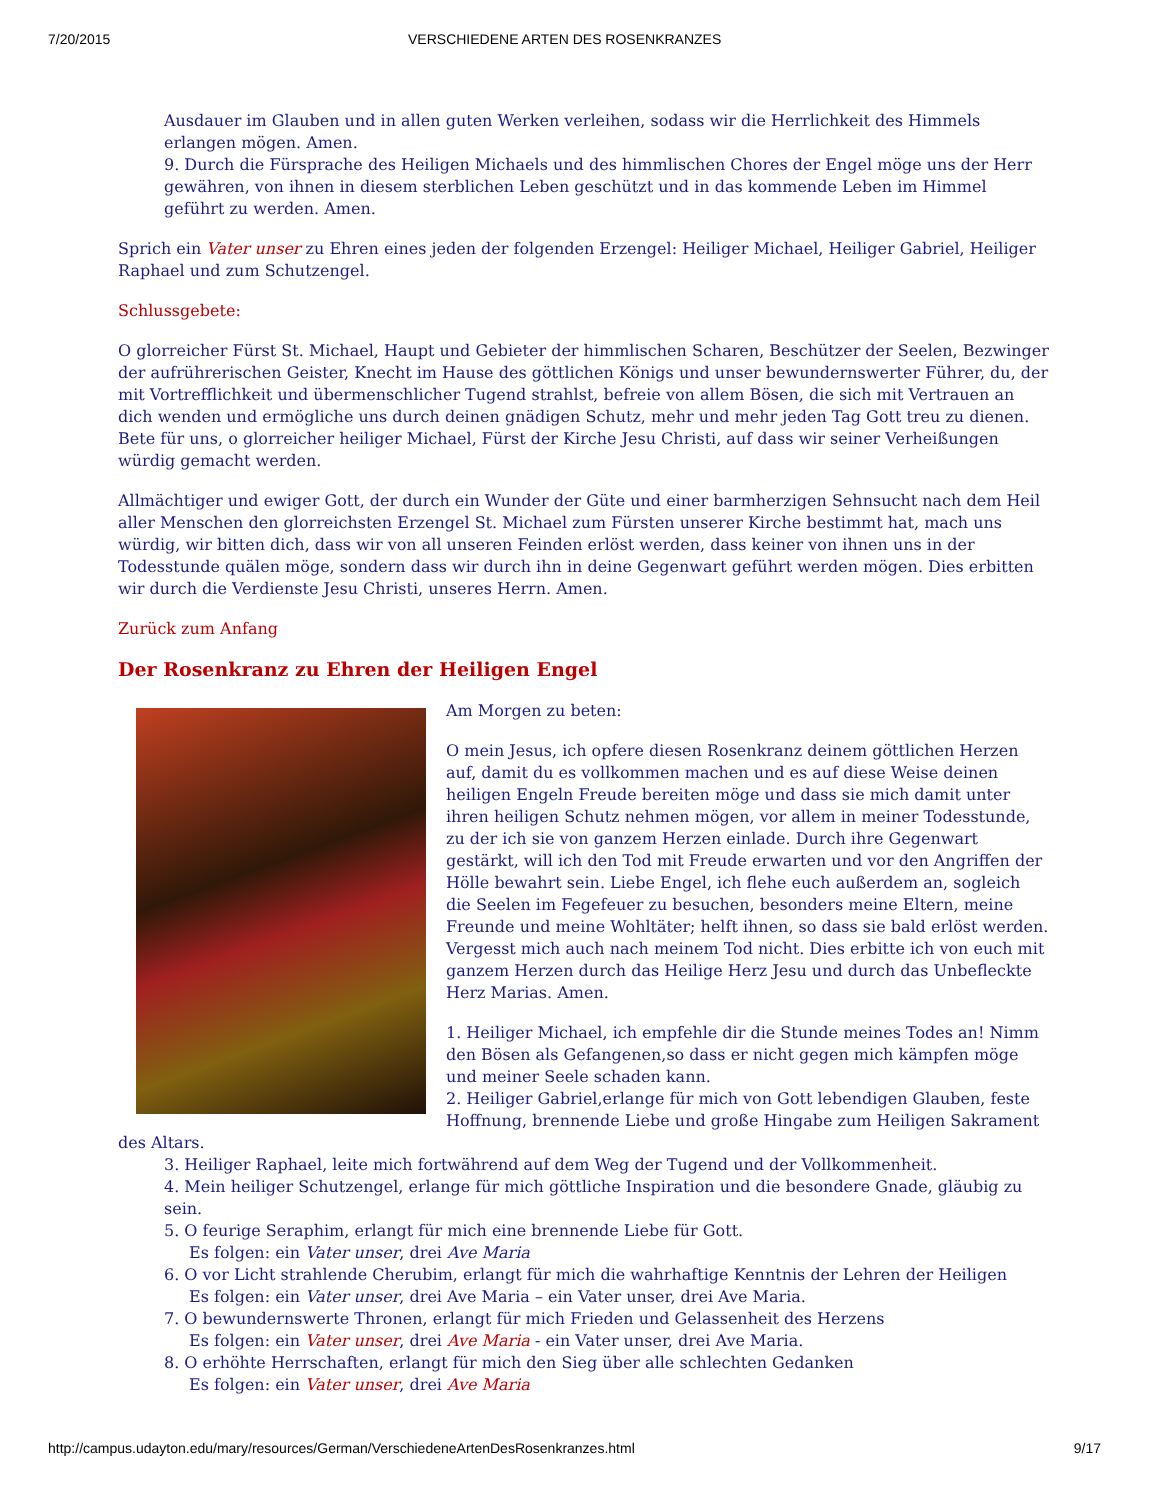7/20/2015 VERSCHIEDENE ARTEN DES ROSENKRANZES
Ausdauer im Glauben und in allen guten Werken verleihen, sodass wir die Herrlichkeit des Himmels erlangen mögen. Amen.
9. Durch die Fürsprache des Heiligen Michaels und des himmlischen Chores der Engel möge uns der Herr gewähren, von ihnen in diesem sterblichen Leben geschützt und in das kommende Leben im Himmel geführt zu werden. Amen.
Sprich ein Vater unser zu Ehren eines jeden der folgenden Erzengel: Heiliger Michael, Heiliger Gabriel, Heiliger Raphael und zum Schutzengel.
Schlussgebete:
O glorreicher Fürst St. Michael, Haupt und Gebieter der himmlischen Scharen, Beschützer der Seelen, Bezwinger der aufrührerischen Geister, Knecht im Hause des göttlichen Königs und unser bewundernswerter Führer, du, der mit Vortrefflichkeit und übermenschlicher Tugend strahlst, befreie von allem Bösen, die sich mit Vertrauen an dich wenden und ermögliche uns durch deinen gnädigen Schutz, mehr und mehr jeden Tag Gott treu zu dienen. Bete für uns, o glorreicher heiliger Michael, Fürst der Kirche Jesu Christi, auf dass wir seiner Verheißungen würdig gemacht werden.
Allmächtiger und ewiger Gott, der durch ein Wunder der Güte und einer barmherzigen Sehnsucht nach dem Heil aller Menschen den glorreichsten Erzengel St. Michael zum Fürsten unserer Kirche bestimmt hat, mach uns würdig, wir bitten dich, dass wir von all unseren Feinden erlöst werden, dass keiner von ihnen uns in der Todesstunde quälen möge, sondern dass wir durch ihn in deine Gegenwart geführt werden mögen. Dies erbitten wir durch die Verdienste Jesu Christi, unseres Herrn. Amen.
Zurück zum Anfang
Der Rosenkranz zu Ehren der Heiligen Engel
Am Morgen zu beten:
O mein Jesus, ich opfere diesen Rosenkranz deinem göttlichen Herzen auf, damit du es vollkommen machen und es auf diese Weise deinen heiligen Engeln Freude bereiten möge und dass sie mich damit unter ihren heiligen Schutz nehmen mögen, vor allem in meiner Todesstunde, zu der ich sie von ganzem Herzen einlade. Durch ihre Gegenwart gestärkt, will ich den Tod mit Freude erwarten und vor den Angriffen der Hölle bewahrt sein. Liebe Engel, ich flehe euch außerdem an, sogleich die Seelen im Fegefeuer zu besuchen, besonders meine Eltern, meine Freunde und meine Wohltäter; helft ihnen, so dass sie bald erlöst werden. Vergesst mich auch nach meinem Tod nicht. Dies erbitte ich von euch mit ganzem Herzen durch das Heilige Herz Jesu und durch das Unbefleckte Herz Marias. Amen.
1. Heiliger Michael, ich empfehle dir die Stunde meines Todes an! Nimm den Bösen als Gefangenen,so dass er nicht gegen mich kämpfen möge und meiner Seele schaden kann.
2. Heiliger Gabriel,erlange für mich von Gott lebendigen Glauben, feste Hoffnung, brennende Liebe und große Hingabe zum Heiligen Sakrament des Altars.
3. Heiliger Raphael, leite mich fortwährend auf dem Weg der Tugend und der Vollkommenheit.
4. Mein heiliger Schutzengel, erlange für mich göttliche Inspiration und die besondere Gnade, gläubig zu sein.
5. O feurige Seraphim, erlangt für mich eine brennende Liebe für Gott.
Es folgen: ein Vater unser, drei Ave Maria
6. O vor Licht strahlende Cherubim, erlangt für mich die wahrhaftige Kenntnis der Lehren der Heiligen
Es folgen: ein Vater unser, drei Ave Maria – ein Vater unser, drei Ave Maria.
7. O bewundernswerte Thronen, erlangt für mich Frieden und Gelassenheit des Herzens
Es folgen: ein Vater unser, drei Ave Maria - ein Vater unser, drei Ave Maria.
8. O erhöhte Herrschaften, erlangt für mich den Sieg über alle schlechten Gedanken
Es folgen: ein Vater unser, drei Ave Maria
http://campus.udayton.edu/mary/resources/German/VerschiedeneArtenDesRosenkranzes.html 9/17